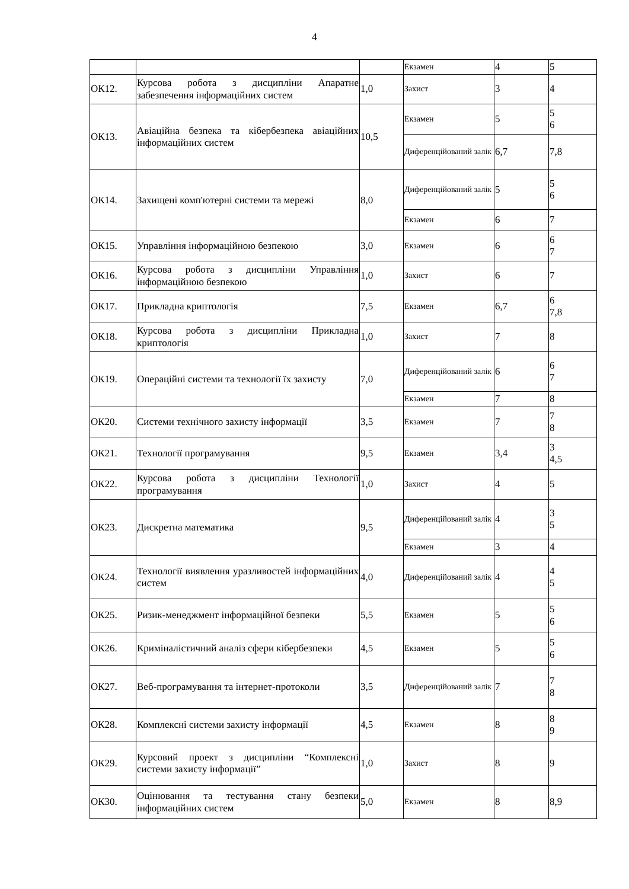4
| | | | Екзамен | 4 | 5 |
| ОК12. | Курсова робота з дисципліни Апаратне забезпечення інформаційних систем | 1,0 | Захист | 3 | 4 |
| ОК13. | Авіаційна безпека та кібербезпека авіаційних інформаційних систем | 10,5 | Екзамен | 5 | 5 6 |
| | | | Диференційований залік | 6,7 | 7,8 |
| ОК14. | Захищені комп'ютерні системи та мережі | 8,0 | Диференційований залік | 5 | 5 6 |
| | | | Екзамен | 6 | 7 |
| ОК15. | Управління інформаційною безпекою | 3,0 | Екзамен | 6 | 6 7 |
| ОК16. | Курсова робота з дисципліни Управління інформаційною безпекою | 1,0 | Захист | 6 | 7 |
| ОК17. | Прикладна криптологія | 7,5 | Екзамен | 6,7 | 6 7,8 |
| ОК18. | Курсова робота з дисципліни Прикладна криптологія | 1,0 | Захист | 7 | 8 |
| ОК19. | Операційні системи та технології їх захисту | 7,0 | Диференційований залік | 6 | 6 7 |
| | | | Екзамен | 7 | 8 |
| ОК20. | Системи технічного захисту інформації | 3,5 | Екзамен | 7 | 7 8 |
| ОК21. | Технології програмування | 9,5 | Екзамен | 3,4 | 3 4,5 |
| ОК22. | Курсова робота з дисципліни Технології програмування | 1,0 | Захист | 4 | 5 |
| ОК23. | Дискретна математика | 9,5 | Диференційований залік | 4 | 3 5 |
| | | | Екзамен | 3 | 4 |
| ОК24. | Технології виявлення уразливостей інформаційних систем | 4,0 | Диференційований залік | 4 | 4 5 |
| ОК25. | Ризик-менеджмент інформаційної безпеки | 5,5 | Екзамен | 5 | 5 6 |
| ОК26. | Криміналістичний аналіз сфери кібербезпеки | 4,5 | Екзамен | 5 | 5 6 |
| ОК27. | Веб-програмування та інтернет-протоколи | 3,5 | Диференційований залік | 7 | 7 8 |
| ОК28. | Комплексні системи захисту інформації | 4,5 | Екзамен | 8 | 8 9 |
| ОК29. | Курсовий проект з дисципліни “Комплексні системи захисту інформації” | 1,0 | Захист | 8 | 9 |
| ОК30. | Оцінювання та тестування стану безпеки інформаційних систем | 5,0 | Екзамен | 8 | 8,9 |